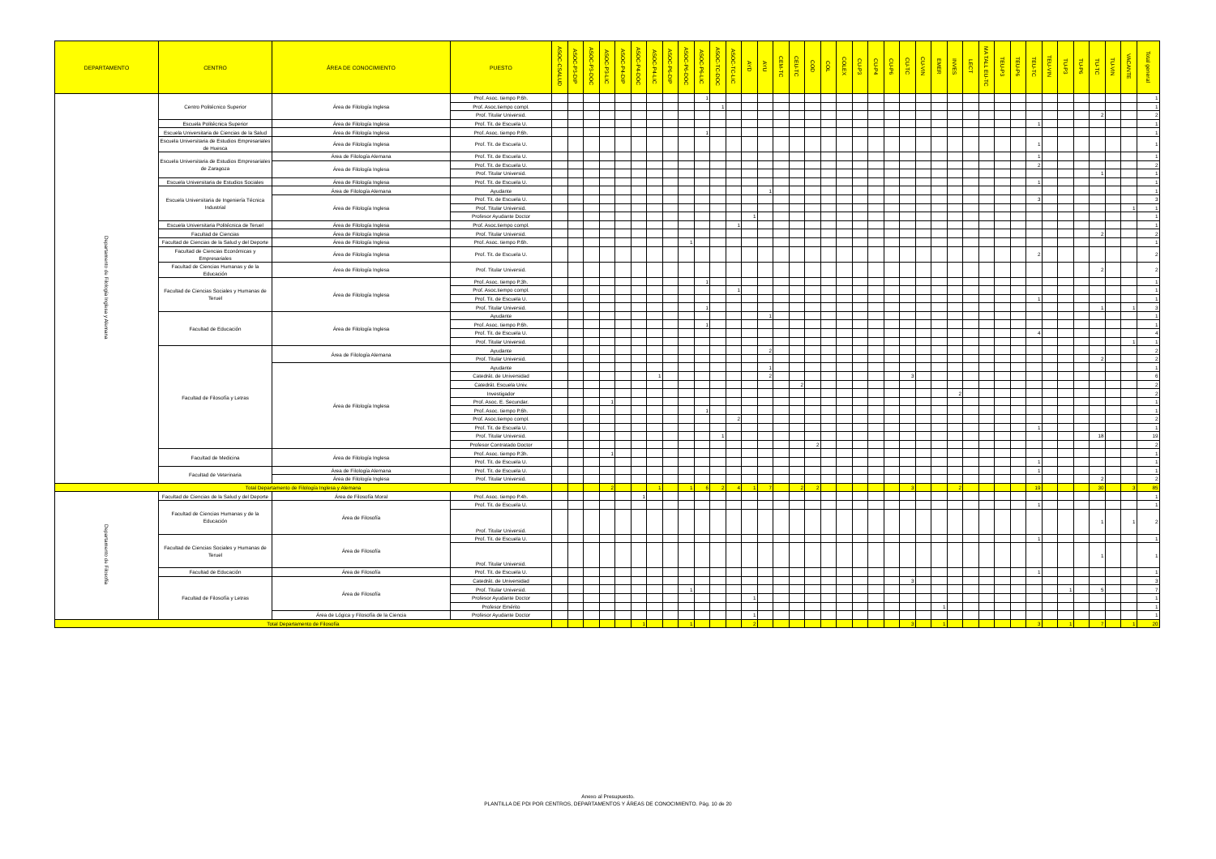| DEPARTAMENTO | CENTRO | ÁREA DE CONOCIMIENTO | PUESTO | ASOC-CSALUD | ASOC-P3-DIP | ASOC-P3-DOC | ASOC-P3-LIC | ASOC-P4-DIP | ASOC-P4-DOC | ASOC-P4-LIC | ASOC-P6-DIP | ASOC-P6-DOC | ASOC-P6-LIC | ASOC-TC-DOC | ASOC-TC-LIC | AYD | AYU | CEM-TC | CEU-TC | COD | COL | COLEX | CU-P3 | CU-P4 | CU-P6 | CU-TC | CU-VIN | EMER | INVES | LECT | MA TALL EU-TC | TEU-P3 | TEU-P6 | TEU-TC | TEU-VIN | TU-P3 | TU-P6 | TU-TC | TU-VIN | VACANTE | Total general |
| --- | --- | --- | --- | --- | --- | --- | --- | --- | --- | --- | --- | --- | --- | --- | --- | --- | --- | --- | --- | --- | --- | --- | --- | --- | --- | --- | --- | --- | --- | --- | --- | --- | --- | --- | --- | --- | --- | --- | --- | --- | --- |
| Departamento de Filología Inglesa y Alemana | Centro Politécnico Superior | Área de Filología Inglesa | Prof. Asoc. tiempo P.6h. | | | | | | | | | | 1 | | | | | | | | | | | | | | | | | | | | | | | | | | | | 1 |
| | | | Prof. Asoc.tiempo compl. | | | | | | | | | | | 1 | | | | | | | | | | | | | | | | | | | | | | | | | | | 1 |
| | | | Prof. Titular Universid. | | | | | | | | | | | | | | | | | | | | | | | | | | | | | | | | | | | 2 | | | 2 |
| | Escuela Politécnica Superior | Área de Filología Inglesa | Prof. Tit. de Escuela U. | | | | | | | | | | | | | | | | | | | | | | | | | | | | | | | 1 | | | | | | | 1 |
| | Escuela Universitaria de Ciencias de la Salud | Área de Filología Inglesa | Prof. Asoc. tiempo P.6h. | | | | | | | | | | 1 | | | | | | | | | | | | | | | | | | | | | | | | | | | | 1 |
| | Escuela Universitaria de Estudios Empresariales de Huesca | Área de Filología Inglesa | Prof. Tit. de Escuela U. | | | | | | | | | | | | | | | | | | | | | | | | | | | | | | | 1 | | | | | | | 1 |
| | Escuela Universitaria de Estudios Empresariales de Zaragoza | Área de Filología Alemana | Prof. Tit. de Escuela U. | | | | | | | | | | | | | | | | | | | | | | | | | | | | | | | 1 | | | | | | | 1 |
| | | Área de Filología Inglesa | Prof. Tit. de Escuela U. | | | | | | | | | | | | | | | | | | | | | | | | | | | | | | | 2 | | | | | | | 2 |
| | | | Prof. Titular Universid. | | | | | | | | | | | | | | | | | | | | | | | | | | | | | | | | | | | 1 | | | 1 |
| | Escuela Universitaria de Estudios Sociales | Área de Filología Inglesa | Prof. Tit. de Escuela U. | | | | | | | | | | | | | | | | | | | | | | | | | | | | | | | 1 | | | | | | | 1 |
| | Escuela Universitaria de Ingeniería Técnica Industrial | Área de Filología Alemana | Ayudante | | | | | | | | | | | | | | 1 | | | | | | | | | | | | | | | | | | | | | | | | 1 |
| | | Área de Filología Inglesa | Prof. Tit. de Escuela U. | | | | | | | | | | | | | | | | | | | | | | | | | | | | | | | 3 | | | | | | | 3 |
| | | | Prof. Titular Universid. | | | | | | | | | | | | | | | | | | | | | | | | | | | | | | | | | | | | | 1 | 1 |
| | | | Profesor Ayudante Doctor | | | | | | | | | | | | | 1 | | | | | | | | | | | | | | | | | | | | | | | | | 1 |
| | Escuela Universitaria Politécnica de Teruel | Área de Filología Inglesa | Prof. Asoc.tiempo compl. | | | | | | | | | | | | 1 | | | | | | | | | | | | | | | | | | | | | | | | | | 1 |
| | Facultad de Ciencias | Área de Filología Inglesa | Prof. Titular Universid. | | | | | | | | | | | | | | | | | | | | | | | | | | | | | | | | | | | 2 | | | 2 |
| | Facultad de Ciencias de la Salud y del Deporte | Área de Filología Inglesa | Prof. Asoc. tiempo P.6h. | | | | | | | | | 1 | | | | | | | | | | | | | | | | | | | | | | | | | | | | | 1 |
| | Facultad de Ciencias Económicas y Empresariales | Área de Filología Inglesa | Prof. Tit. de Escuela U. | | | | | | | | | | | | | | | | | | | | | | | | | | | | | | | 2 | | | | | | | 2 |
| | Facultad de Ciencias Humanas y de la Educación | Área de Filología Inglesa | Prof. Titular Universid. | | | | | | | | | | | | | | | | | | | | | | | | | | | | | | | | | | | 2 | | | 2 |
| | Facultad de Ciencias Sociales y Humanas de Teruel | Área de Filología Inglesa | Prof. Asoc. tiempo P.3h. | | | | | | | | | | 1 | | | | | | | | | | | | | | | | | | | | | | | | | | | | 1 |
| | | | Prof. Asoc.tiempo compl. | | | | | | | | | | | | 1 | | | | | | | | | | | | | | | | | | | | | | | | | | 1 |
| | | | Prof. Tit. de Escuela U. | | | | | | | | | | | | | | | | | | | | | | | | | | | | | | | 1 | | | | | | | 1 |
| | | | Prof. Titular Universid. | | | | | | | | | | 1 | | | | | | | | | | | | | | | | | | | | | | | | | 1 | | 1 | 3 |
| | Facultad de Educación | Área de Filología Inglesa | Ayudante | | | | | | | | | | | | | | 1 | | | | | | | | | | | | | | | | | | | | | | | | 1 |
| | | | Prof. Asoc. tiempo P.6h. | | | | | | | | | | 1 | | | | | | | | | | | | | | | | | | | | | | | | | | | | 1 |
| | | | Prof. Tit. de Escuela U. | | | | | | | | | | | | | | | | | | | | | | | | | | | | | | | 4 | | | | | | | 4 |
| | | | Prof. Titular Universid. | | | | | | | | | | | | | | | | | | | | | | | | | | | | | | | | | | | | | 1 | 1 |
| | Facultad de Filosofía y Letras | Área de Filología Alemana | Ayudante | | | | | | | | | | | | | | 2 | | | | | | | | | | | | | | | | | | | | | | | | 2 |
| | | | Prof. Titular Universid. | | | | | | | | | | | | | | | | | | | | | | | | | | | | | | | | | | | 2 | | | 2 |
| | | Área de Filología Inglesa | Ayudante | | | | | | | | | | | | | | 1 | | | | | | | | | | | | | | | | | | | | | | | | 1 |
| | | | Catedrát. de Universidad | | | | | | | 1 | | | | | | | 2 | | | | | | | | | 3 | | | | | | | | | | | | | | | 6 |
| | | | Catedrát. Escuela Univ. | | | | | | | | | | | | | | | | 2 | | | | | | | | | | | | | | | | | | | | | | 2 |
| | | | Investigador | | | | | | | | | | | | | | | | | | | | | | | | | | 2 | | | | | | | | | | | | 2 |
| | | | Prof. Asoc. E. Secundar. | | | | 1 | | | | | | | | | | | | | | | | | | | | | | | | | | | | | | | | | | 1 |
| | | | Prof. Asoc. tiempo P.6h. | | | | | | | | | | 1 | | | | | | | | | | | | | | | | | | | | | | | | | | | | 1 |
| | | | Prof. Asoc.tiempo compl. | | | | | | | | | | | | 2 | | | | | | | | | | | | | | | | | | | | | | | | | | 2 |
| | | | Prof. Tit. de Escuela U. | | | | | | | | | | | | | | | | | | | | | | | | | | | | | | | 1 | | | | | | | 1 |
| | | | Prof. Titular Universid. | | | | | | | | | | | 1 | | | | | | | | | | | | | | | | | | | | | | | | 18 | | | 19 |
| | | | Profesor Contratado Doctor | | | | | | | | | | | | | | | | | 2 | | | | | | | | | | | | | | | | | | | | | 2 |
| | Facultad de Medicina | Área de Filología Inglesa | Prof. Asoc. tiempo P.3h. | | | | 1 | | | | | | | | | | | | | | | | | | | | | | | | | | | | | | | | | | 1 |
| | | | Prof. Tit. de Escuela U. | | | | | | | | | | | | | | | | | | | | | | | | | | | | | | | 1 | | | | | | | 1 |
| | Facultad de Veterinaria | Área de Filología Alemana | Prof. Tit. de Escuela U. | | | | | | | | | | | | | | | | | | | | | | | | | | | | | | | 1 | | | | | | | 1 |
| | | Área de Filología Inglesa | Prof. Titular Universid. | | | | | | | | | | | | | | | | | | | | | | | | | | | | | | | | | | | 2 | | | 2 |
| Total Departamento de Filología Inglesa y Alemana | | | | | | | 2 | | | 1 | | 1 | 6 | 2 | 4 | 1 | 7 | | 2 | 2 | | | | | | 3 | | | 2 | | | | | 19 | | | | 30 | | 3 | 85 |
| Departamento de Filosofía | Facultad de Ciencias de la Salud y del Deporte | Área de Filosofía Moral | Prof. Asoc. tiempo P.4h. | | | | | | 1 | | | | | | | | | | | | | | | | | | | | | | | | | | | | | | | | 1 |
| | Facultad de Ciencias Humanas y de la Educación | Área de Filosofía | Prof. Tit. de Escuela U. | | | | | | | | | | | | | | | | | | | | | | | | | | | | | | | 1 | | | | | | | 1 |
| | | | Prof. Titular Universid. | | | | | | | | | | | | | | | | | | | | | | | | | | | | | | | | | | | 1 | | 1 | 2 |
| | Facultad de Ciencias Sociales y Humanas de Teruel | Área de Filosofía | Prof. Tit. de Escuela U. | | | | | | | | | | | | | | | | | | | | | | | | | | | | | | | 1 | | | | | | | 1 |
| | | | Prof. Titular Universid. | | | | | | | | | | | | | | | | | | | | | | | | | | | | | | | | | | | 1 | | | 1 |
| | Facultad de Educación | Área de Filosofía | Prof. Tit. de Escuela U. | | | | | | | | | | | | | | | | | | | | | | | | | | | | | | | 1 | | | | | | | 1 |
| | Facultad de Filosofía y Letras | Área de Filosofía | Catedrát. de Universidad | | | | | | | | | | | | | | | | | | | | | | | 3 | | | | | | | | | | | | | | | 3 |
| | | | Prof. Titular Universid. | | | | | | | | | 1 | | | | | | | | | | | | | | | | | | | | | | | | 1 | | 5 | | | 7 |
| | | | Profesor Ayudante Doctor | | | | | | | | | | | | | 1 | | | | | | | | | | | | | | | | | | | | | | | | | 1 |
| | | | Profesor Emérito | | | | | | | | | | | | | | | | | | | | | | | | | 1 | | | | | | | | | | | | | 1 |
| | | Área de Lógica y Filosofía de la Ciencia | Profesor Ayudante Doctor | | | | | | | | | | | | | 1 | | | | | | | | | | | | | | | | | | | | | | | | | 1 |
| Total Departamento de Filosofía | | | | | | | | | 1 | | | 1 | | | | 2 | | | | | | | | | | 3 | | 1 | | | | | | 3 | | 1 | | 7 | | 1 | 20 |
Anexo al Presupuesto.
PLANTILLA DE PDI POR CENTROS, DEPARTAMENTOS Y ÁREAS DE CONOCIMIENTO. Pág. 10 de 20